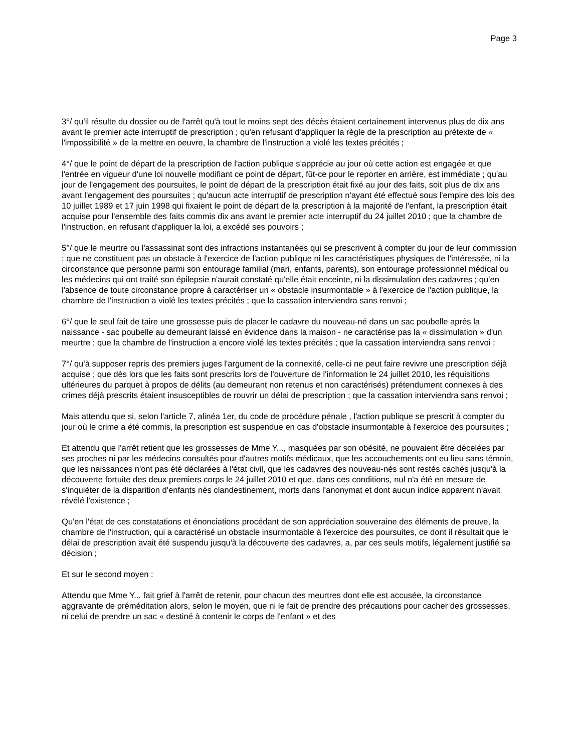Page 3
3°/ qu'il résulte du dossier ou de l'arrêt qu'à tout le moins sept des décès étaient certainement intervenus plus de dix ans avant le premier acte interruptif de prescription ; qu'en refusant d'appliquer la règle de la prescription au prétexte de « l'impossibilité » de la mettre en oeuvre, la chambre de l'instruction a violé les textes précités ;
4°/ que le point de départ de la prescription de l'action publique s'apprécie au jour où cette action est engagée et que l'entrée en vigueur d'une loi nouvelle modifiant ce point de départ, fût-ce pour le reporter en arrière, est immédiate ; qu'au jour de l'engagement des poursuites, le point de départ de la prescription était fixé au jour des faits, soit plus de dix ans avant l'engagement des poursuites ; qu'aucun acte interruptif de prescription n'ayant été effectué sous l'empire des lois des 10 juillet 1989 et 17 juin 1998 qui fixaient le point de départ de la prescription à la majorité de l'enfant, la prescription était acquise pour l'ensemble des faits commis dix ans avant le premier acte interruptif du 24 juillet 2010 ; que la chambre de l'instruction, en refusant d'appliquer la loi, a excédé ses pouvoirs ;
5°/ que le meurtre ou l'assassinat sont des infractions instantanées qui se prescrivent à compter du jour de leur commission ; que ne constituent pas un obstacle à l'exercice de l'action publique ni les caractéristiques physiques de l'intéressée, ni la circonstance que personne parmi son entourage familial (mari, enfants, parents), son entourage professionnel médical ou les médecins qui ont traité son épilepsie n'aurait constaté qu'elle était enceinte, ni la dissimulation des cadavres ; qu'en l'absence de toute circonstance propre à caractériser un « obstacle insurmontable » à l'exercice de l'action publique, la chambre de l'instruction a violé les textes précités ; que la cassation interviendra sans renvoi ;
6°/ que le seul fait de taire une grossesse puis de placer le cadavre du nouveau-né dans un sac poubelle après la naissance - sac poubelle au demeurant laissé en évidence dans la maison - ne caractérise pas la « dissimulation » d'un meurtre ; que la chambre de l'instruction a encore violé les textes précités ; que la cassation interviendra sans renvoi ;
7°/ qu'à supposer repris des premiers juges l'argument de la connexité, celle-ci ne peut faire revivre une prescription déjà acquise ; que dès lors que les faits sont prescrits lors de l'ouverture de l'information le 24 juillet 2010, les réquisitions ultérieures du parquet à propos de délits (au demeurant non retenus et non caractérisés) prétendument connexes à des crimes déjà prescrits étaient insusceptibles de rouvrir un délai de prescription ; que la cassation interviendra sans renvoi ;
Mais attendu que si, selon l'article 7, alinéa 1er, du code de procédure pénale , l'action publique se prescrit à compter du jour où le crime a été commis, la prescription est suspendue en cas d'obstacle insurmontable à l'exercice des poursuites ;
Et attendu que l'arrêt retient que les grossesses de Mme Y..., masquées par son obésité, ne pouvaient être décelées par ses proches ni par les médecins consultés pour d'autres motifs médicaux, que les accouchements ont eu lieu sans témoin, que les naissances n'ont pas été déclarées à l'état civil, que les cadavres des nouveau-nés sont restés cachés jusqu'à la découverte fortuite des deux premiers corps le 24 juillet 2010 et que, dans ces conditions, nul n'a été en mesure de s'inquiéter de la disparition d'enfants nés clandestinement, morts dans l'anonymat et dont aucun indice apparent n'avait révélé l'existence ;
Qu'en l'état de ces constatations et énonciations procédant de son appréciation souveraine des éléments de preuve, la chambre de l'instruction, qui a caractérisé un obstacle insurmontable à l'exercice des poursuites, ce dont il résultait que le délai de prescription avait été suspendu jusqu'à la découverte des cadavres, a, par ces seuls motifs, légalement justifié sa décision ;
Et sur le second moyen :
Attendu que Mme Y... fait grief à l'arrêt de retenir, pour chacun des meurtres dont elle est accusée, la circonstance aggravante de préméditation alors, selon le moyen, que ni le fait de prendre des précautions pour cacher des grossesses, ni celui de prendre un sac « destiné à contenir le corps de l'enfant » et des